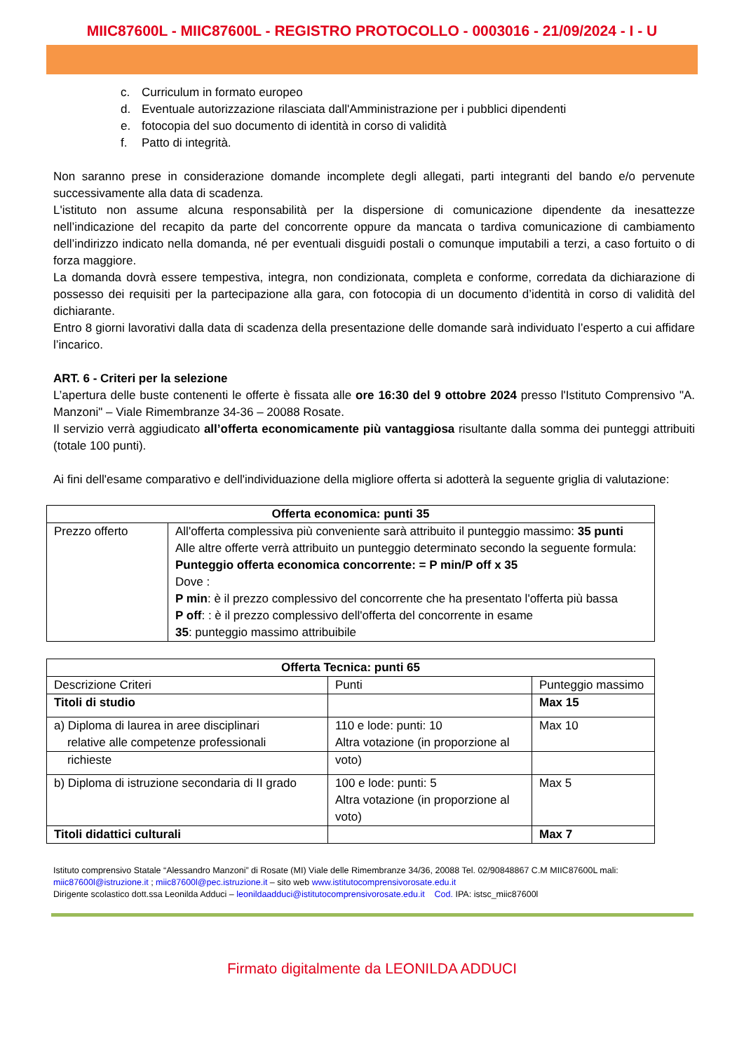MIIC87600L - MIIC87600L - REGISTRO PROTOCOLLO - 0003016 - 21/09/2024 - I - U
c. Curriculum in formato europeo
d. Eventuale autorizzazione rilasciata dall'Amministrazione per i pubblici dipendenti
e. fotocopia del suo documento di identità in corso di validità
f. Patto di integrità.
Non saranno prese in considerazione domande incomplete degli allegati, parti integranti del bando e/o pervenute successivamente alla data di scadenza.
L'istituto non assume alcuna responsabilità per la dispersione di comunicazione dipendente da inesattezze nell’indicazione del recapito da parte del concorrente oppure da mancata o tardiva comunicazione di cambiamento dell’indirizzo indicato nella domanda, né per eventuali disguidi postali o comunque imputabili a terzi, a caso fortuito o di forza maggiore.
La domanda dovrà essere tempestiva, integra, non condizionata, completa e conforme, corredata da dichiarazione di possesso dei requisiti per la partecipazione alla gara, con fotocopia di un documento d’identità in corso di validità del dichiarante.
Entro 8 giorni lavorativi dalla data di scadenza della presentazione delle domande sarà individuato l’esperto a cui affidare l’incarico.
ART. 6 - Criteri per la selezione
L’apertura delle buste contenenti le offerte è fissata alle ore 16:30 del 9 ottobre 2024 presso l'Istituto Comprensivo "A. Manzoni" – Viale Rimembranze 34-36 – 20088 Rosate.
Il servizio verrà aggiudicato all’offerta economicamente più vantaggiosa risultante dalla somma dei punteggi attribuiti (totale 100 punti).
Ai fini dell'esame comparativo e dell'individuazione della migliore offerta si adotterà la seguente griglia di valutazione:
| Offerta economica: punti 35 | |
| --- | --- |
| Prezzo offerto | All'offerta complessiva più conveniente sarà attribuito il punteggio massimo: 35 punti Alle altre offerte verrà attribuito un punteggio determinato secondo la seguente formula: Punteggio offerta economica concorrente: = P min/P off x 35 Dove : P min : è il prezzo complessivo del concorrente che ha presentato l'offerta più bassa P off : : è il prezzo complessivo dell'offerta del concorrente in esame 35 : punteggio massimo attribuibile |
| Offerta Tecnica: punti 65 | | |
| --- | --- | --- |
| Descrizione Criteri | Punti | Punteggio massimo |
| Titoli di studio | | Max 15 |
| a) Diploma di laurea in aree disciplinari relative alle competenze professionali | 110 e lode: punti: 10 Altra votazione (in proporzione al | Max 10 |
| richieste | voto) | |
| b) Diploma di istruzione secondaria di II grado | 100 e lode: punti: 5 Altra votazione (in proporzione al voto) | Max 5 |
| Titoli didattici culturali | | Max 7 |
Istituto comprensivo Statale “Alessandro Manzoni” di Rosate (MI) Viale delle Rimembranze 34/36, 20088 Tel. 02/90848867 C.M MIIC87600L mali:
miic87600l@istruzione.it ; miic87600l@pec.istruzione.it – sito web www.istitutocomprensivorosate.edu.it
Dirigente scolastico dott.ssa Leonilda Adduci – leonildaadduci@istitutocomprensivorosate.edu.it Cod. IPA: istsc_miic87600l
Firmato digitalmente da LEONILDA ADDUCI